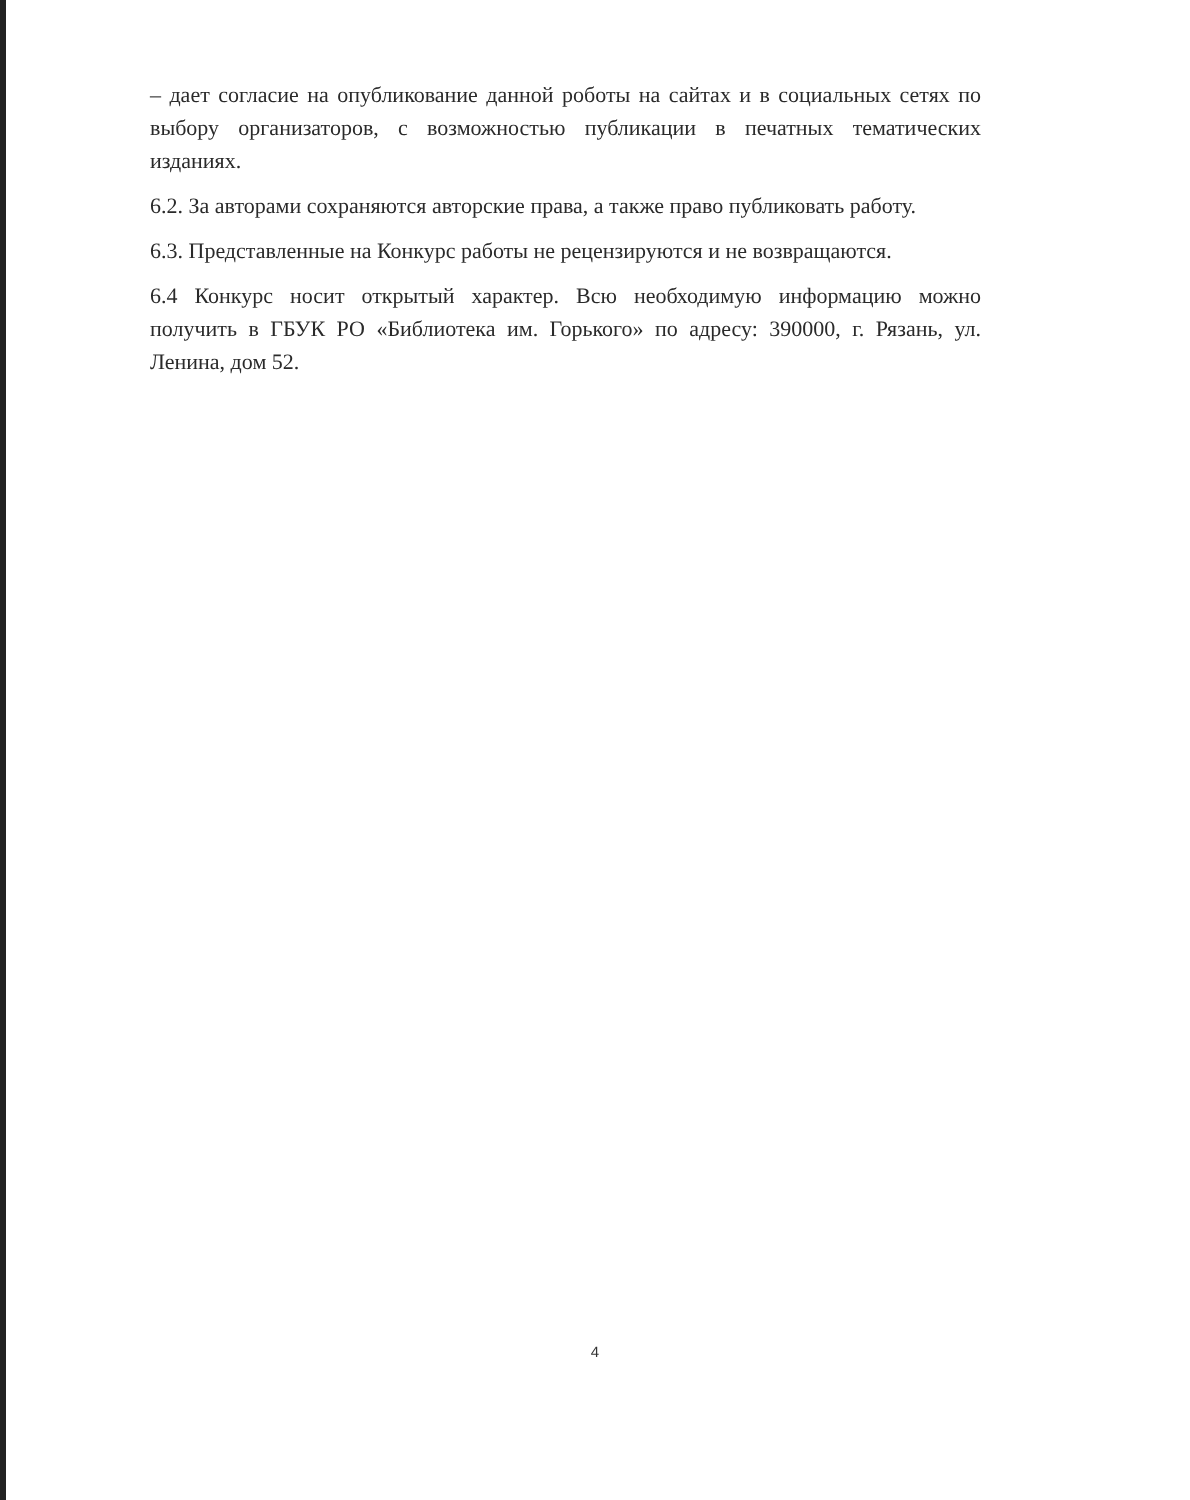– дает согласие на опубликование данной роботы на сайтах и в социальных сетях по выбору организаторов, с возможностью публикации в печатных тематических изданиях.
6.2. За авторами сохраняются авторские права, а также право публиковать работу.
6.3. Представленные на Конкурс работы не рецензируются и не возвращаются.
6.4 Конкурс носит открытый характер. Всю необходимую информацию можно получить в ГБУК РО «Библиотека им. Горького» по адресу: 390000, г. Рязань, ул. Ленина, дом 52.
4